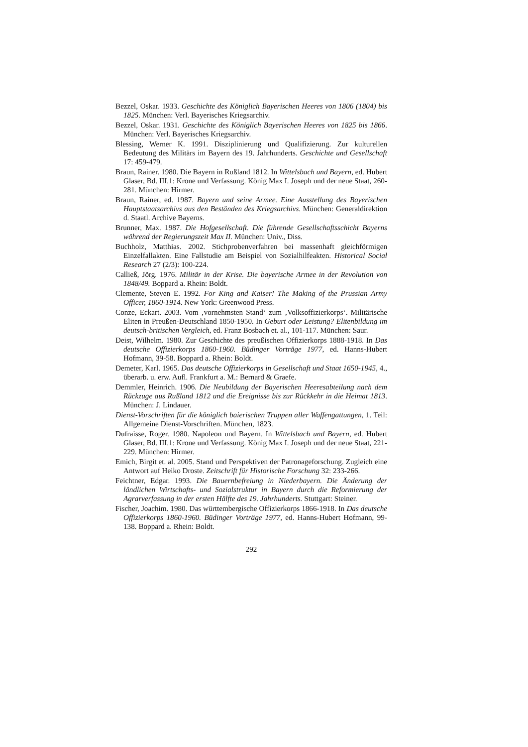Bezzel, Oskar. 1933. Geschichte des Königlich Bayerischen Heeres von 1806 (1804) bis 1825. München: Verl. Bayerisches Kriegsarchiv.
Bezzel, Oskar. 1931. Geschichte des Königlich Bayerischen Heeres von 1825 bis 1866. München: Verl. Bayerisches Kriegsarchiv.
Blessing, Werner K. 1991. Disziplinierung und Qualifizierung. Zur kulturellen Bedeutung des Militärs im Bayern des 19. Jahrhunderts. Geschichte und Gesellschaft 17: 459-479.
Braun, Rainer. 1980. Die Bayern in Rußland 1812. In Wittelsbach und Bayern, ed. Hubert Glaser, Bd. III.1: Krone und Verfassung. König Max I. Joseph und der neue Staat, 260-281. München: Hirmer.
Braun, Rainer, ed. 1987. Bayern und seine Armee. Eine Ausstellung des Bayerischen Hauptstaatsarchivs aus den Beständen des Kriegsarchivs. München: Generaldirektion d. Staatl. Archive Bayerns.
Brunner, Max. 1987. Die Hofgesellschaft. Die führende Gesellschaftsschicht Bayerns während der Regierungszeit Max II. München: Univ., Diss.
Buchholz, Matthias. 2002. Stichprobenverfahren bei massenhaft gleichförmigen Einzelfallakten. Eine Fallstudie am Beispiel von Sozialhilfeakten. Historical Social Research 27 (2/3): 100-224.
Calließ, Jörg. 1976. Militär in der Krise. Die bayerische Armee in der Revolution von 1848/49. Boppard a. Rhein: Boldt.
Clemente, Steven E. 1992. For King and Kaiser! The Making of the Prussian Army Officer, 1860-1914. New York: Greenwood Press.
Conze, Eckart. 2003. Vom ‚vornehmsten Stand‘ zum ‚Volksoffizierkorps‘. Militärische Eliten in Preußen-Deutschland 1850-1950. In Geburt oder Leistung? Elitenbildung im deutsch-britischen Vergleich, ed. Franz Bosbach et. al., 101-117. München: Saur.
Deist, Wilhelm. 1980. Zur Geschichte des preußischen Offizierkorps 1888-1918. In Das deutsche Offizierkorps 1860-1960. Büdinger Vorträge 1977, ed. Hanns-Hubert Hofmann, 39-58. Boppard a. Rhein: Boldt.
Demeter, Karl. 1965. Das deutsche Offizierkorps in Gesellschaft und Staat 1650-1945, 4., überarb. u. erw. Aufl. Frankfurt a. M.: Bernard & Graefe.
Demmler, Heinrich. 1906. Die Neubildung der Bayerischen Heeresabteilung nach dem Rückzuge aus Rußland 1812 und die Ereignisse bis zur Rückkehr in die Heimat 1813. München: J. Lindauer.
Dienst-Vorschriften für die königlich baierischen Truppen aller Waffengattungen, 1. Teil: Allgemeine Dienst-Vorschriften. München, 1823.
Dufraisse, Roger. 1980. Napoleon und Bayern. In Wittelsbach und Bayern, ed. Hubert Glaser, Bd. III.1: Krone und Verfassung. König Max I. Joseph und der neue Staat, 221-229. München: Hirmer.
Emich, Birgit et. al. 2005. Stand und Perspektiven der Patronageforschung. Zugleich eine Antwort auf Heiko Droste. Zeitschrift für Historische Forschung 32: 233-266.
Feichtner, Edgar. 1993. Die Bauernbefreiung in Niederbayern. Die Änderung der ländlichen Wirtschafts- und Sozialstruktur in Bayern durch die Reformierung der Agrarverfassung in der ersten Hälfte des 19. Jahrhunderts. Stuttgart: Steiner.
Fischer, Joachim. 1980. Das württembergische Offizierkorps 1866-1918. In Das deutsche Offizierkorps 1860-1960. Büdinger Vorträge 1977, ed. Hanns-Hubert Hofmann, 99-138. Boppard a. Rhein: Boldt.
292